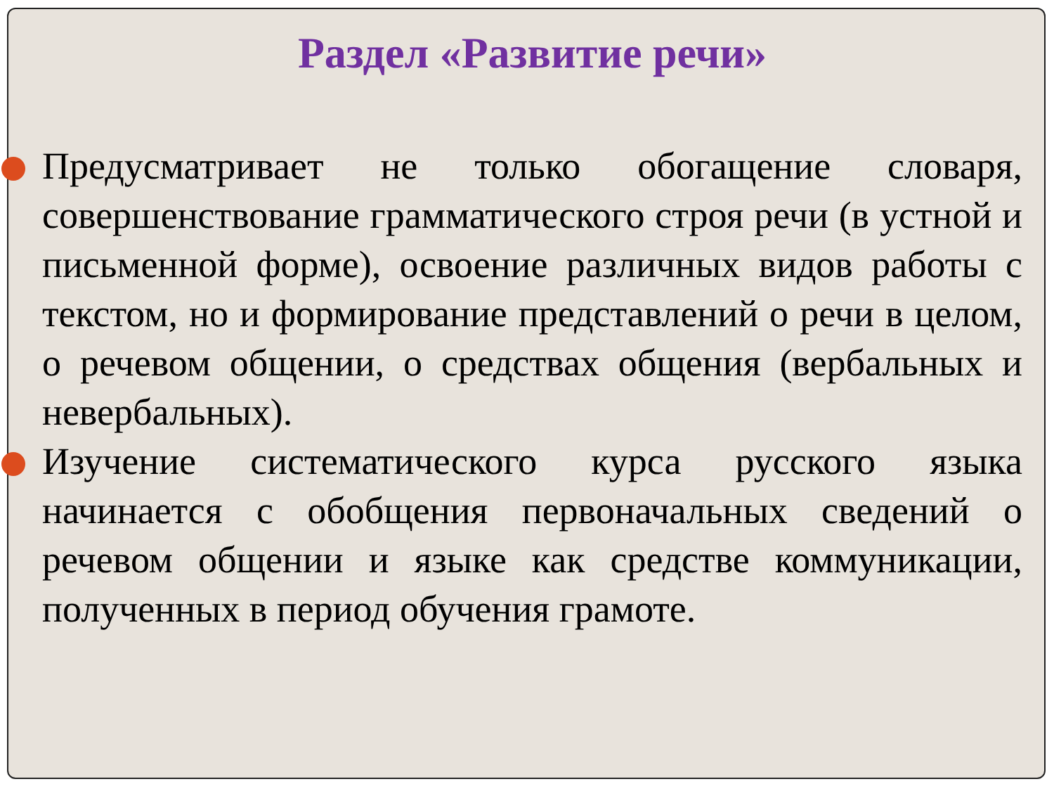Раздел «Развитие речи»
Предусматривает не только обогащение словаря, совершенствование грамматического строя речи (в устной и письменной форме), освоение различных видов работы с текстом, но и формирование представлений о речи в целом, о речевом общении, о средствах общения (вербальных и невербальных).
Изучение систематического курса русского языка начинается с обобщения первоначальных сведений о речевом общении и языке как средстве коммуникации, полученных в период обучения грамоте.